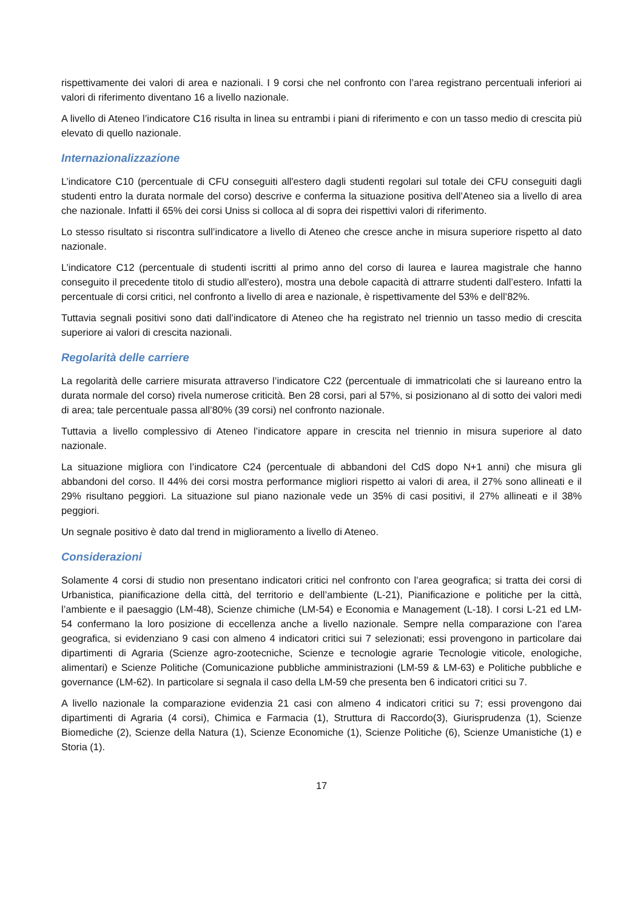rispettivamente dei valori di area e nazionali. I 9 corsi che nel confronto con l’area registrano percentuali inferiori ai valori di riferimento diventano 16 a livello nazionale.
A livello di Ateneo l’indicatore C16 risulta in linea su entrambi i piani di riferimento e con un tasso medio di crescita più elevato di quello nazionale.
Internazionalizzazione
L’indicatore C10 (percentuale di CFU conseguiti all'estero dagli studenti regolari sul totale dei CFU conseguiti dagli studenti entro la durata normale del corso) descrive e conferma la situazione positiva dell’Ateneo sia a livello di area che nazionale. Infatti il 65% dei corsi Uniss si colloca al di sopra dei rispettivi valori di riferimento.
Lo stesso risultato si riscontra sull’indicatore a livello di Ateneo che cresce anche in misura superiore rispetto al dato nazionale.
L’indicatore C12 (percentuale di studenti iscritti al primo anno del corso di laurea e laurea magistrale che hanno conseguito il precedente titolo di studio all'estero), mostra una debole capacità di attrarre studenti dall’estero. Infatti la percentuale di corsi critici, nel confronto a livello di area e nazionale, è rispettivamente del 53% e dell’82%.
Tuttavia segnali positivi sono dati dall’indicatore di Ateneo che ha registrato nel triennio un tasso medio di crescita superiore ai valori di crescita nazionali.
Regolarità delle carriere
La regolarità delle carriere misurata attraverso l’indicatore C22 (percentuale di immatricolati che si laureano entro la durata normale del corso) rivela numerose criticità. Ben 28 corsi, pari al 57%, si posizionano al di sotto dei valori medi di area; tale percentuale passa all’80% (39 corsi) nel confronto nazionale.
Tuttavia a livello complessivo di Ateneo l’indicatore appare in crescita nel triennio in misura superiore al dato nazionale.
La situazione migliora con l’indicatore C24 (percentuale di abbandoni del CdS dopo N+1 anni) che misura gli abbandoni del corso. Il 44% dei corsi mostra performance migliori rispetto ai valori di area, il 27% sono allineati e il 29% risultano peggiori. La situazione sul piano nazionale vede un 35% di casi positivi, il 27% allineati e il 38% peggiori.
Un segnale positivo è dato dal trend in miglioramento a livello di Ateneo.
Considerazioni
Solamente 4 corsi di studio non presentano indicatori critici nel confronto con l’area geografica; si tratta dei corsi di Urbanistica, pianificazione della città, del territorio e dell’ambiente (L-21), Pianificazione e politiche per la città, l’ambiente e il paesaggio (LM-48), Scienze chimiche (LM-54) e Economia e Management (L-18). I corsi L-21 ed LM-54 confermano la loro posizione di eccellenza anche a livello nazionale. Sempre nella comparazione con l’area geografica, si evidenziano 9 casi con almeno 4 indicatori critici sui 7 selezionati; essi provengono in particolare dai dipartimenti di Agraria (Scienze agro-zootecniche, Scienze e tecnologie agrarie Tecnologie viticole, enologiche, alimentari) e Scienze Politiche (Comunicazione pubbliche amministrazioni (LM-59 & LM-63) e Politiche pubbliche e governance (LM-62). In particolare si segnala il caso della LM-59 che presenta ben 6 indicatori critici su 7.
A livello nazionale la comparazione evidenzia 21 casi con almeno 4 indicatori critici su 7; essi provengono dai dipartimenti di Agraria (4 corsi), Chimica e Farmacia (1), Struttura di Raccordo(3), Giurisprudenza (1), Scienze Biomediche (2), Scienze della Natura (1), Scienze Economiche (1), Scienze Politiche (6), Scienze Umanistiche (1) e Storia (1).
17